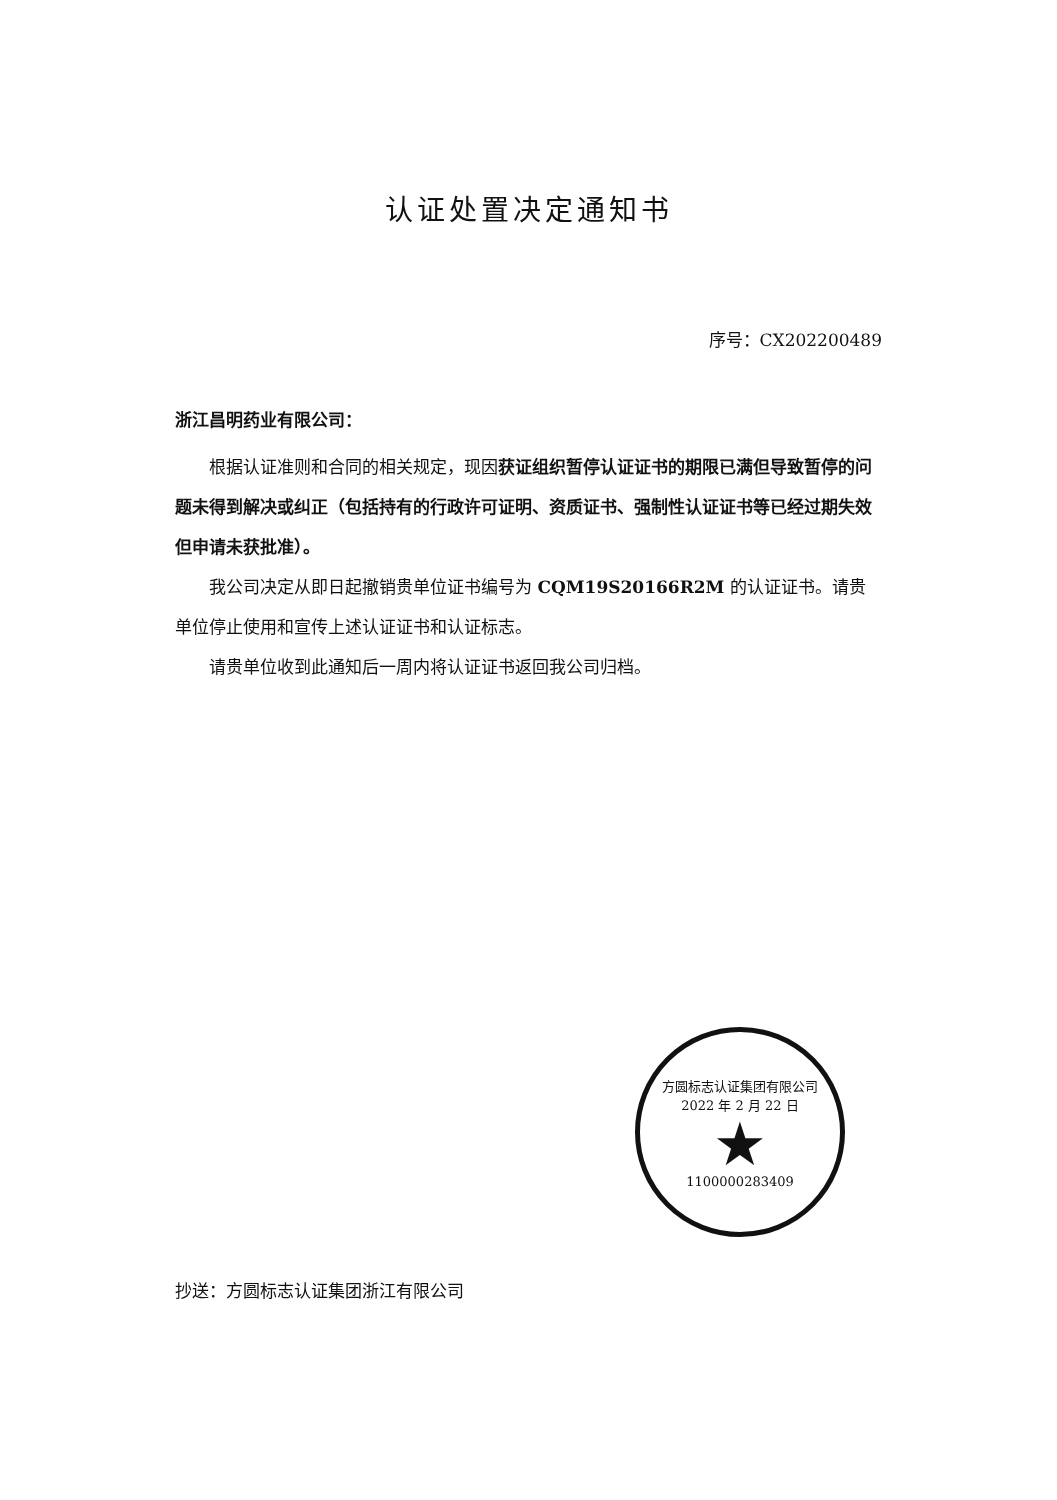认证处置决定通知书
序号：CX202200489
浙江昌明药业有限公司：
根据认证准则和合同的相关规定，现因获证组织暂停认证证书的期限已满但导致暂停的问题未得到解决或纠正（包括持有的行政许可证明、资质证书、强制性认证证书等已经过期失效但申请未获批准）。
我公司决定从即日起撤销贵单位证书编号为 CQM19S20166R2M 的认证证书。请贵单位停止使用和宣传上述认证证书和认证标志。
请贵单位收到此通知后一周内将认证证书返回我公司归档。
方圆标志认证集团有限公司
2022 年 2 月 22 日
★
1100000283409
抄送：方圆标志认证集团浙江有限公司